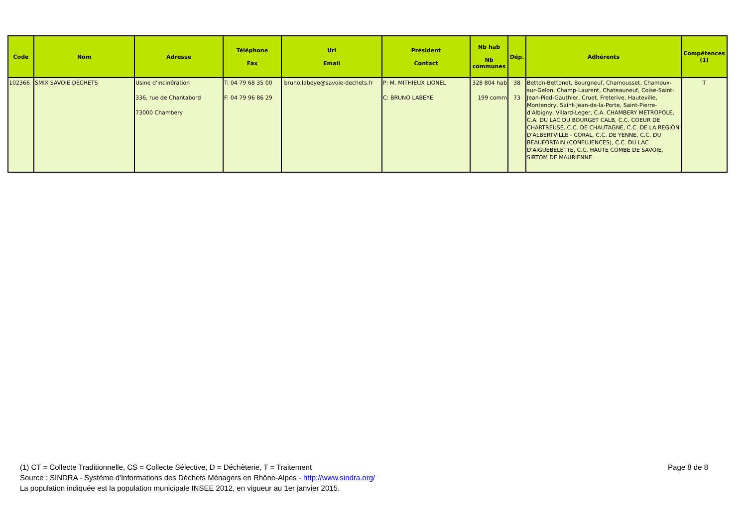| Code | Nom | Adresse | Téléphone Fax | Url Email | Président Contact | Nb hab Nb communes | Dép. | Adhérents | Compétences (1) |
| --- | --- | --- | --- | --- | --- | --- | --- | --- | --- |
| 102366 | SMIX SAVOIE DÉCHETS | Usine d'incinération 336, rue de Chantabord 73000 Chambery | T: 04 79 68 35 00 F: 04 79 96 86 29 | bruno.labeye@savoie-dechets.fr | P: M. MITHIEUX LIONEL C: BRUNO LABEYE | 328 804 hab 199 comm | 38 73 | Betton-Bettonet, Bourgneuf, Chamousset, Chamoux-sur-Gelon, Champ-Laurent, Chateauneuf, Coise-Saint-Jean-Pied-Gauthier, Cruet, Freterive, Hauteville, Montendry, Saint-Jean-de-la-Porte, Saint-Pierre-d'Albigny, Villard-Leger, C.A. CHAMBERY METROPOLE, C.A. DU LAC DU BOURGET CALB, C.C. COEUR DE CHARTREUSE, C.C. DE CHAUTAGNE, C.C. DE LA REGION D'ALBERTVILLE - CORAL, C.C. DE YENNE, C.C. DU BEAUFORTAIN (CONFLUENCES), C.C. DU LAC D'AIGUEBELETTE, C.C. HAUTE COMBE DE SAVOIE, SIRTOM DE MAURIENNE | T |
Page 8 de 8 (1) CT = Collecte Traditionnelle, CS = Collecte Sélective, D = Déchèterie, T = Traitement
Source : SINDRA - Système d'Informations des Déchets Ménagers en Rhône-Alpes - http://www.sindra.org/
La population indiquée est la population municipale INSEE 2012, en vigueur au 1er janvier 2015.